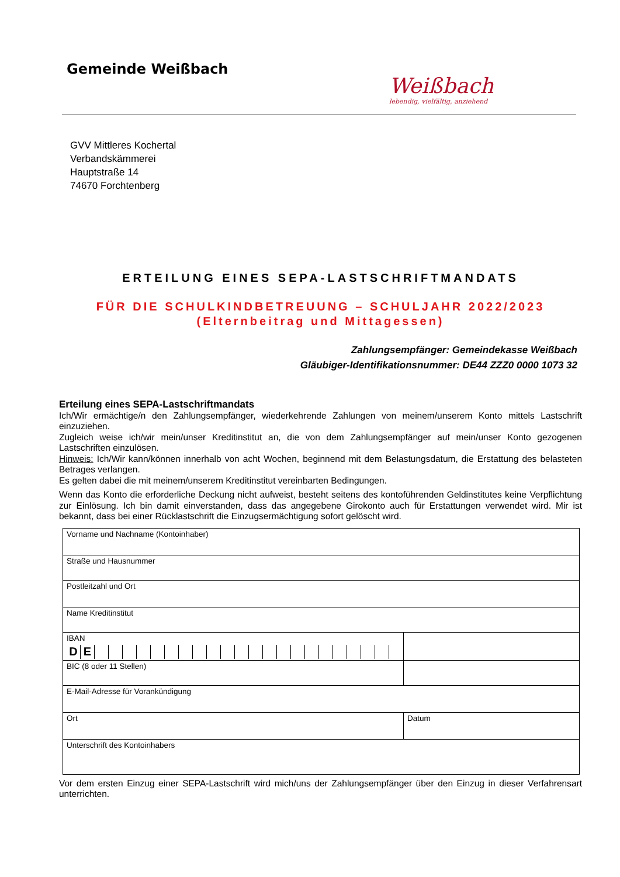Gemeinde Weißbach
Weißbach
lebendig, vielfältig, anziehend
GVV Mittleres Kochertal
Verbandskämmerei
Hauptstraße 14
74670 Forchtenberg
ERTEILUNG EINES SEPA-LASTSCHRIFTMANDATS
FÜR DIE SCHULKINDBETREUUNG – SCHULJAHR 2022/2023
(Elternbeitrag und Mittagessen)
Zahlungsempfänger: Gemeindekasse Weißbach
Gläubiger-Identifikationsnummer: DE44 ZZZ0 0000 1073 32
Erteilung eines SEPA-Lastschriftmandats
Ich/Wir ermächtige/n den Zahlungsempfänger, wiederkehrende Zahlungen von meinem/unserem Konto mittels Lastschrift einzuziehen.
Zugleich weise ich/wir mein/unser Kreditinstitut an, die von dem Zahlungsempfänger auf mein/unser Konto gezogenen Lastschriften einzulösen.
Hinweis: Ich/Wir kann/können innerhalb von acht Wochen, beginnend mit dem Belastungsdatum, die Erstattung des belasteten Betrages verlangen.
Es gelten dabei die mit meinem/unserem Kreditinstitut vereinbarten Bedingungen.
Wenn das Konto die erforderliche Deckung nicht aufweist, besteht seitens des kontoführenden Geldinstitutes keine Verpflichtung zur Einlösung. Ich bin damit einverstanden, dass das angegebene Girokonto auch für Erstattungen verwendet wird. Mir ist bekannt, dass bei einer Rücklastschrift die Einzugsermächtigung sofort gelöscht wird.
| Vorname und Nachname (Kontoinhaber) | |
| Straße und Hausnummer | |
| Postleitzahl und Ort | |
| Name Kreditinstitut | |
| IBAN D E | |
| BIC (8 oder 11 Stellen) | |
| E-Mail-Adresse für Vorankündigung | |
| Ort | Datum |
| Unterschrift des Kontoinhabers | |
Vor dem ersten Einzug einer SEPA-Lastschrift wird mich/uns der Zahlungsempfänger über den Einzug in dieser Verfahrensart unterrichten.